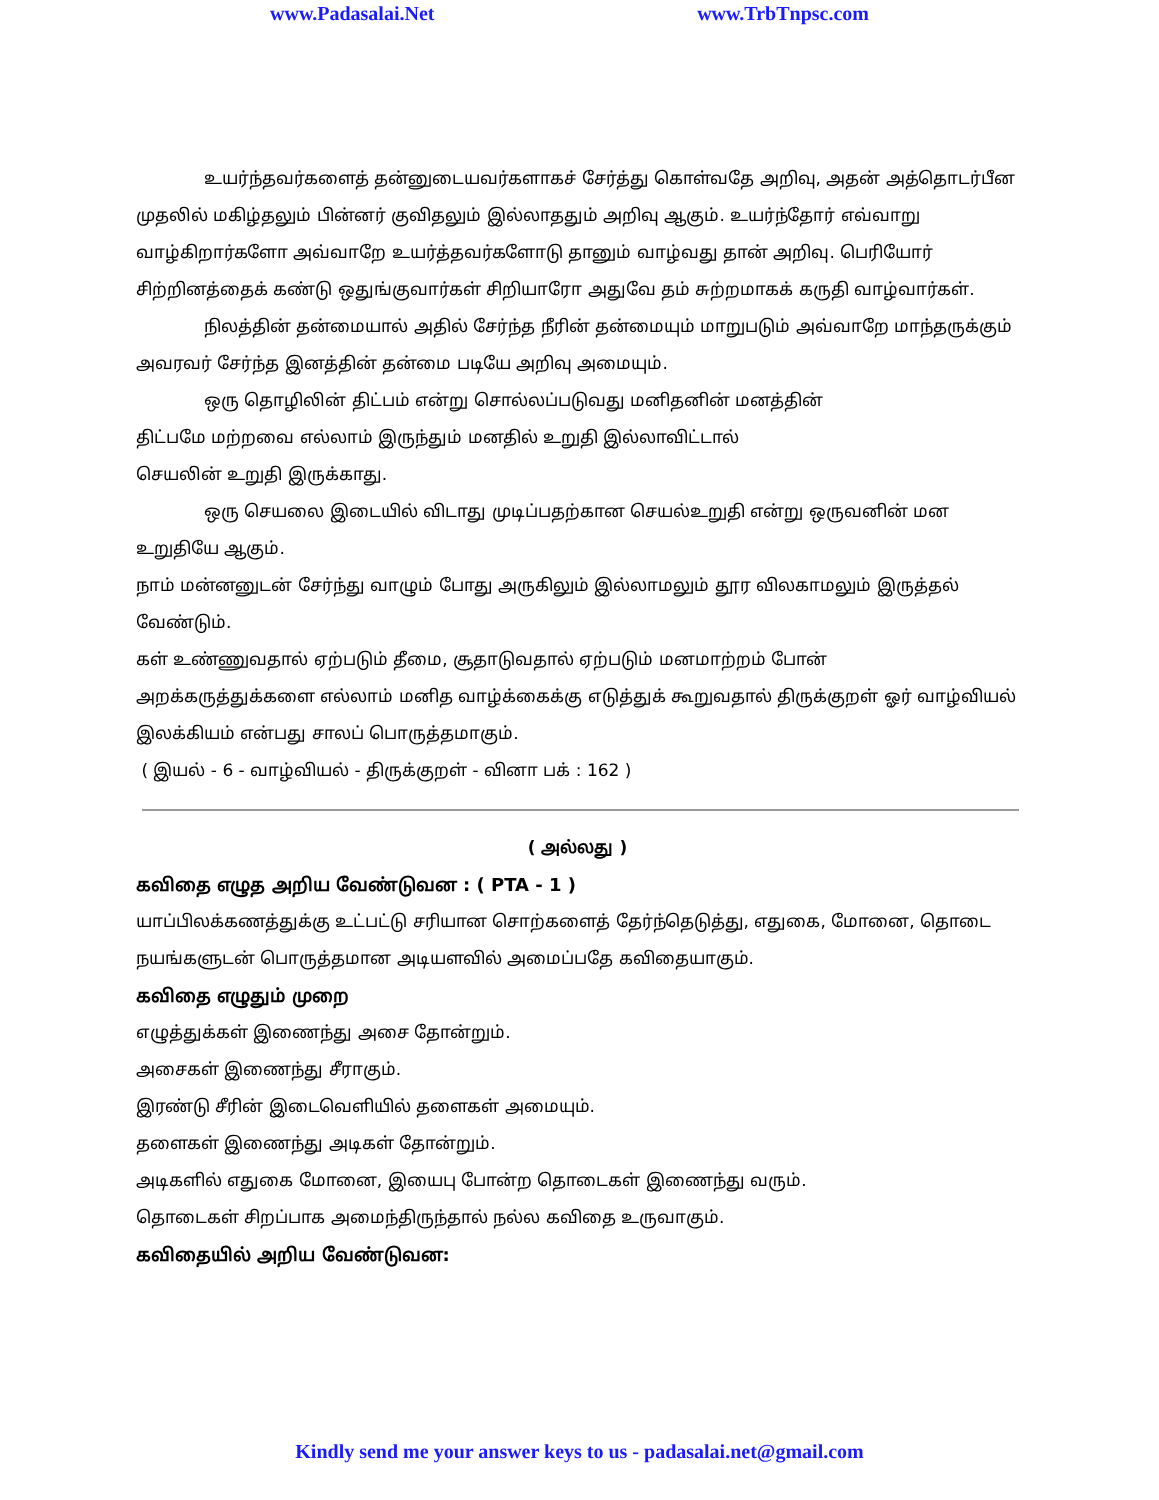www.Padasalai.Net www.TrbTnpsc.com
உயர்ந்தவர்களைத் தன்னுடையவர்களாகச் சேர்த்து கொள்வதே அறிவு, அதன் அத்தொடர்பீன முதலில் மகிழ்தலும் பின்னர் குவிதலும் இல்லாததும் அறிவு ஆகும். உயர்ந்தோர் எவ்வாறு வாழ்கிறார்களோ அவ்வாறே உயர்த்தவர்களோடு தானும் வாழ்வது தான் அறிவு. பெரியோர் சிற்றினத்தைக் கண்டு ஒதுங்குவார்கள் சிறியாரோ அதுவே தம் சுற்றமாகக் கருதி வாழ்வார்கள்.
நிலத்தின் தன்மையால் அதில் சேர்ந்த நீரின் தன்மையும் மாறுபடும் அவ்வாறே மாந்தருக்கும் அவரவர் சேர்ந்த இனத்தின் தன்மை படியே அறிவு அமையும்.
ஒரு தொழிலின் திட்பம் என்று சொல்லப்படுவது மனிதனின் மனத்தின்
திட்பமே மற்றவை எல்லாம் இருந்தும் மனதில் உறுதி இல்லாவிட்டால்
செயலின் உறுதி இருக்காது.
ஒரு செயலை இடையில் விடாது முடிப்பதற்கான செயல்உறுதி என்று ஒருவனின் மன உறுதியே ஆகும்.
நாம் மன்னனுடன் சேர்ந்து வாழும் போது அருகிலும் இல்லாமலும் தூர விலகாமலும் இருத்தல் வேண்டும்.
கள் உண்ணுவதால் ஏற்படும் தீமை, சூதாடுவதால் ஏற்படும் மனமாற்றம் போன்
அறக்கருத்துக்களை எல்லாம் மனித வாழ்க்கைக்கு எடுத்துக் கூறுவதால் திருக்குறள் ஓர் வாழ்வியல் இலக்கியம் என்பது சாலப் பொருத்தமாகும்.
( இயல் - 6 - வாழ்வியல் - திருக்குறள் - வினா பக் : 162 )
( அல்லது )
கவிதை எழுத அறிய வேண்டுவன : ( PTA - 1 )
யாப்பிலக்கணத்துக்கு உட்பட்டு சரியான சொற்களைத் தேர்ந்தெடுத்து, எதுகை, மோனை, தொடை நயங்களுடன் பொருத்தமான அடியளவில் அமைப்பதே கவிதையாகும்.
கவிதை எழுதும் முறை
எழுத்துக்கள் இணைந்து அசை தோன்றும்.
அசைகள் இணைந்து சீராகும்.
இரண்டு சீரின் இடைவெளியில் தளைகள் அமையும்.
தளைகள் இணைந்து அடிகள் தோன்றும்.
அடிகளில் எதுகை மோனை, இயைபு போன்ற தொடைகள் இணைந்து வரும்.
தொடைகள் சிறப்பாக அமைந்திருந்தால் நல்ல கவிதை உருவாகும்.
கவிதையில் அறிய வேண்டுவன:
Kindly send me your answer keys to us - padasalai.net@gmail.com